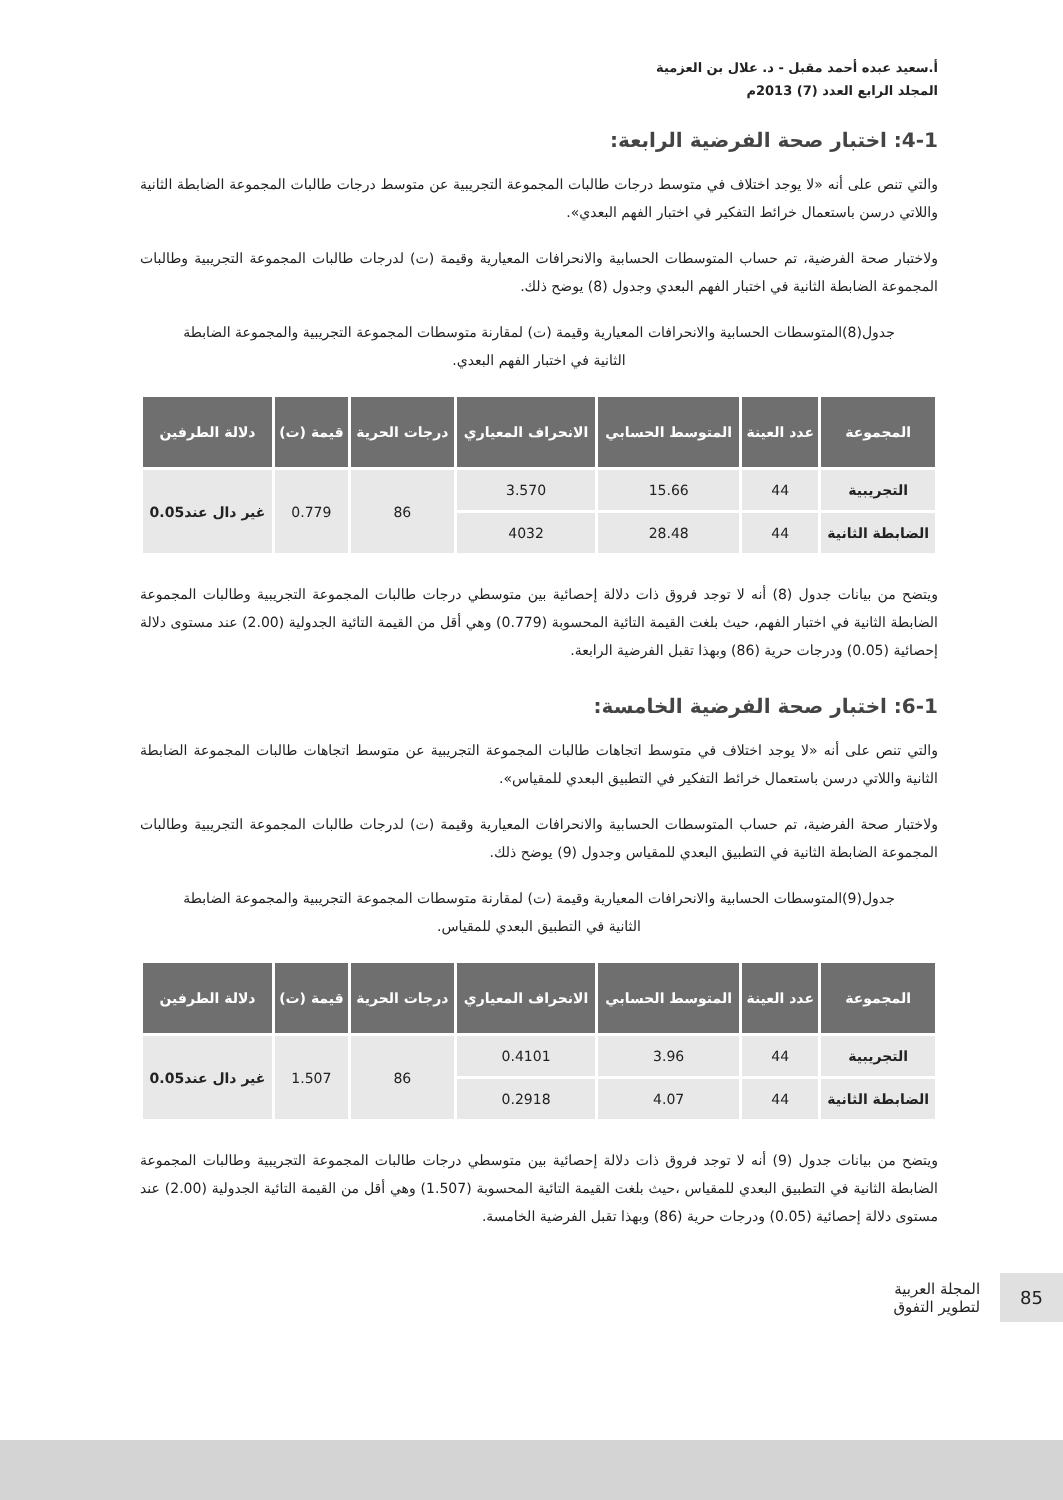أ.سعيد عبده أحمد مقبل - د. علال بن العزمية
المجلد الرابع العدد (7) 2013م
4-1: اختبار صحة الفرضية الرابعة:
والتي تنص على أنه «لا يوجد اختلاف في متوسط درجات طالبات المجموعة التجريبية عن متوسط درجات طالبات المجموعة الضابطة الثانية واللاتي درسن باستعمال خرائط التفكير في اختبار الفهم البعدي».
ولاختبار صحة الفرضية، تم حساب المتوسطات الحسابية والانحرافات المعيارية وقيمة (ت) لدرجات طالبات المجموعة التجريبية وطالبات المجموعة الضابطة الثانية في اختبار الفهم البعدي وجدول (8) يوضح ذلك.
جدول(8)المتوسطات الحسابية والانحرافات المعيارية وقيمة (ت) لمقارنة متوسطات المجموعة التجريبية والمجموعة الضابطة الثانية في اختبار الفهم البعدي.
| المجموعة | عدد العينة | المتوسط الحسابي | الانحراف المعياري | درجات الحرية | قيمة (ت) | دلالة الطرفين |
| --- | --- | --- | --- | --- | --- | --- |
| التجريبية | 44 | 15.66 | 3.570 | 86 | 0.779 | غير دال عند0.05 |
| الضابطة الثانية | 44 | 28.48 | 4032 | | | |
ويتضح من بيانات جدول (8) أنه لا توجد فروق ذات دلالة إحصائية بين متوسطي درجات طالبات المجموعة التجريبية وطالبات المجموعة الضابطة الثانية في اختبار الفهم، حيث بلغت القيمة التائية المحسوبة (0.779) وهي أقل من القيمة التائية الجدولية (2.00) عند مستوى دلالة إحصائية (0.05) ودرجات حرية (86) وبهذا تقبل الفرضية الرابعة.
6-1: اختبار صحة الفرضية الخامسة:
والتي تنص على أنه «لا يوجد اختلاف في متوسط اتجاهات طالبات المجموعة التجريبية عن متوسط اتجاهات طالبات المجموعة الضابطة الثانية واللاتي درسن باستعمال خرائط التفكير في التطبيق البعدي للمقياس».
ولاختبار صحة الفرضية، تم حساب المتوسطات الحسابية والانحرافات المعيارية وقيمة (ت) لدرجات طالبات المجموعة التجريبية وطالبات المجموعة الضابطة الثانية في التطبيق البعدي للمقياس وجدول (9) يوضح ذلك.
جدول(9)المتوسطات الحسابية والانحرافات المعيارية وقيمة (ت) لمقارنة متوسطات المجموعة التجريبية والمجموعة الضابطة الثانية في التطبيق البعدي للمقياس.
| المجموعة | عدد العينة | المتوسط الحسابي | الانحراف المعياري | درجات الحرية | قيمة (ت) | دلالة الطرفين |
| --- | --- | --- | --- | --- | --- | --- |
| التجريبية | 44 | 3.96 | 0.4101 | 86 | 1.507 | غير دال عند0.05 |
| الضابطة الثانية | 44 | 4.07 | 0.2918 | | | |
ويتضح من بيانات جدول (9) أنه لا توجد فروق ذات دلالة إحصائية بين متوسطي درجات طالبات المجموعة التجريبية وطالبات المجموعة الضابطة الثانية في التطبيق البعدي للمقياس ،حيث بلغت القيمة التائية المحسوبة (1.507) وهي أقل من القيمة التائية الجدولية (2.00) عند مستوى دلالة إحصائية (0.05) ودرجات حرية (86) وبهذا تقبل الفرضية الخامسة.
المجلة العربية
لتطوير التفوق
85